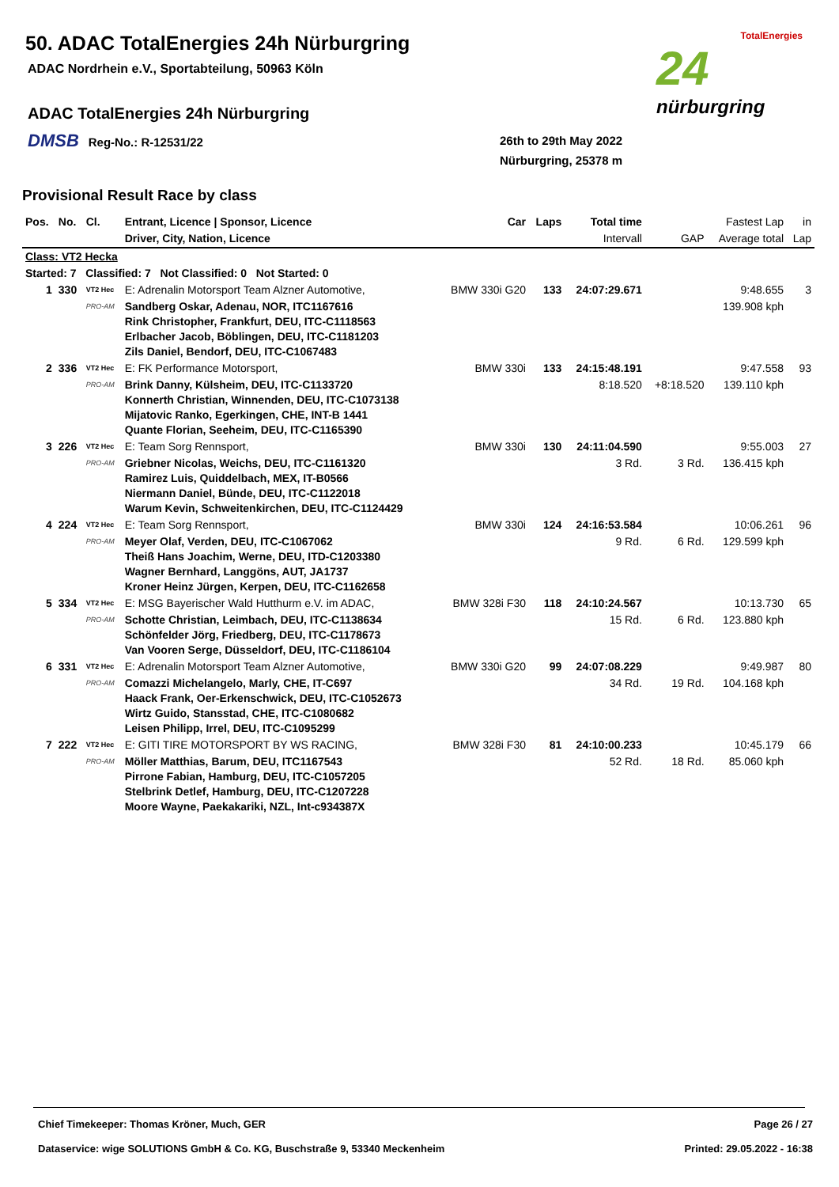50. ADAC TotalEnergies 24h Nürburgring
ADAC Nordrhein e.V., Sportabteilung, 50963 Köln
ADAC TotalEnergies 24h Nürburgring
DMSB Reg-No.: R-12531/22
26th to 29th May 2022
Nürburgring, 25378 m
TotalEnergies
24
nürburgring
Provisional Result Race by class
| Pos. | No. | Cl. | Entrant, Licence / Sponsor, Licence | Car | Laps | Total time | | Fastest Lap | in |
| --- | --- | --- | --- | --- | --- | --- | --- | --- | --- |
| | | | Driver, City, Nation, Licence | | | Intervall | GAP | Average total | Lap |
| Class: VT2 Hecka | | | | | | | | | |
| Started: 7 Classified: 7 Not Classified: 0 Not Started: 0 | | | | | | | | | |
| 1 | 330 | VT2 Hec | E: Adrenalin Motorsport Team Alzner Automotive, | BMW 330i G20 | 133 | 24:07:29.671 | | 9:48.655 | 3 |
| | | PRO-AM | Sandberg Oskar, Adenau, NOR, ITC1167616 Rink Christopher, Frankfurt, DEU, ITC-C1118563 Erlbacher Jacob, Böblingen, DEU, ITC-C1181203 Zils Daniel, Bendorf, DEU, ITC-C1067483 | | | | | 139.908 kph | |
| 2 | 336 | VT2 Hec | E: FK Performance Motorsport, | BMW 330i | 133 | 24:15:48.191 | | 9:47.558 | 93 |
| | | PRO-AM | Brink Danny, Külsheim, DEU, ITC-C1133720 Konnerth Christian, Winnenden, DEU, ITC-C1073138 Mijatovic Ranko, Egerkingen, CHE, INT-B 1441 Quante Florian, Seeheim, DEU, ITC-C1165390 | | | 8:18.520 | +8:18.520 | 139.110 kph | |
| 3 | 226 | VT2 Hec | E: Team Sorg Rennsport, | BMW 330i | 130 | 24:11:04.590 | | 9:55.003 | 27 |
| | | PRO-AM | Griebner Nicolas, Weichs, DEU, ITC-C1161320 Ramirez Luis, Quiddelbach, MEX, IT-B0566 Niermann Daniel, Bünde, DEU, ITC-C1122018 Warum Kevin, Schweitenkirchen, DEU, ITC-C1124429 | | | 3 Rd. | 3 Rd. | 136.415 kph | |
| 4 | 224 | VT2 Hec | E: Team Sorg Rennsport, | BMW 330i | 124 | 24:16:53.584 | | 10:06.261 | 96 |
| | | PRO-AM | Meyer Olaf, Verden, DEU, ITC-C1067062 Theiß Hans Joachim, Werne, DEU, ITD-C1203380 Wagner Bernhard, Langgöns, AUT, JA1737 Kroner Heinz Jürgen, Kerpen, DEU, ITC-C1162658 | | | 9 Rd. | 6 Rd. | 129.599 kph | |
| 5 | 334 | VT2 Hec | E: MSG Bayerischer Wald Hutthurm e.V. im ADAC, | BMW 328i F30 | 118 | 24:10:24.567 | | 10:13.730 | 65 |
| | | PRO-AM | Schotte Christian, Leimbach, DEU, ITC-C1138634 Schönfelder Jörg, Friedberg, DEU, ITC-C1178673 Van Vooren Serge, Düsseldorf, DEU, ITC-C1186104 | | | 15 Rd. | 6 Rd. | 123.880 kph | |
| 6 | 331 | VT2 Hec | E: Adrenalin Motorsport Team Alzner Automotive, | BMW 330i G20 | 99 | 24:07:08.229 | | 9:49.987 | 80 |
| | | PRO-AM | Comazzi Michelangelo, Marly, CHE, IT-C697 Haack Frank, Oer-Erkenschwick, DEU, ITC-C1052673 Wirtz Guido, Stansstad, CHE, ITC-C1080682 Leisen Philipp, Irrel, DEU, ITC-C1095299 | | | 34 Rd. | 19 Rd. | 104.168 kph | |
| 7 | 222 | VT2 Hec | E: GITI TIRE MOTORSPORT BY WS RACING, | BMW 328i F30 | 81 | 24:10:00.233 | | 10:45.179 | 66 |
| | | PRO-AM | Möller Matthias, Barum, DEU, ITC1167543 Pirrone Fabian, Hamburg, DEU, ITC-C1057205 Stelbrink Detlef, Hamburg, DEU, ITC-C1207228 Moore Wayne, Paekakariki, NZL, Int-c934387X | | | 52 Rd. | 18 Rd. | 85.060 kph | |
Chief Timekeeper: Thomas Kröner, Much, GER Page 26 / 27
Dataservice: wige SOLUTIONS GmbH & Co. KG, Buschstraße 9, 53340 Meckenheim Printed: 29.05.2022 - 16:38